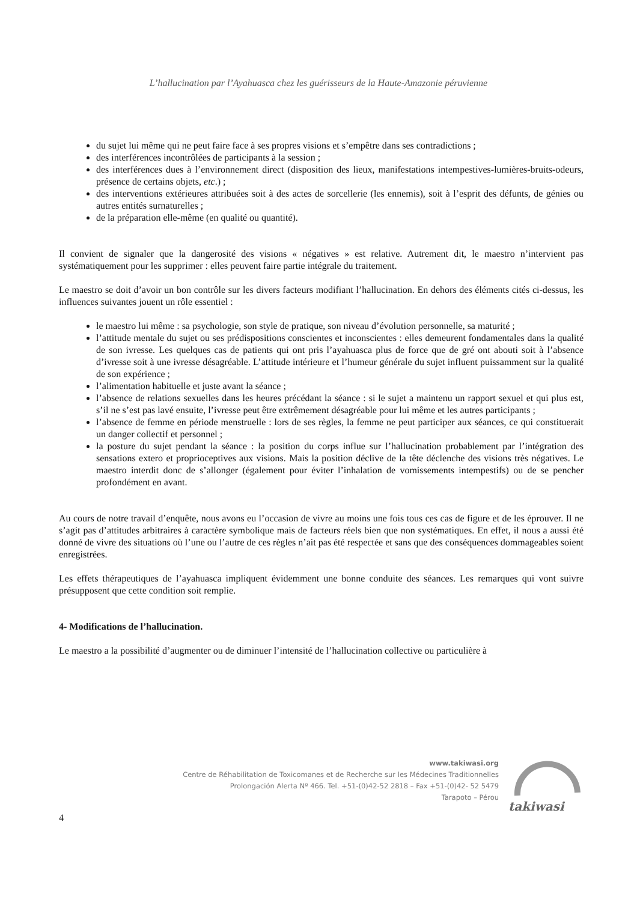L’hallucination par l’Ayahuasca chez les guérisseurs de la Haute-Amazonie péruvienne
du sujet lui même qui ne peut faire face à ses propres visions et s’empêtre dans ses contradictions ;
des interférences incontrôlées de participants à la session ;
des interférences dues à l’environnement direct (disposition des lieux, manifestations intempestives-lumières-bruits-odeurs, présence de certains objets, etc.) ;
des interventions extérieures attribuées soit à des actes de sorcellerie (les ennemis), soit à l’esprit des défunts, de génies ou autres entités surnaturelles ;
de la préparation elle-même (en qualité ou quantité).
Il convient de signaler que la dangerosité des visions « négatives » est relative. Autrement dit, le maestro n’intervient pas systématiquement pour les supprimer : elles peuvent faire partie intégrale du traitement.
Le maestro se doit d’avoir un bon contrôle sur les divers facteurs modifiant l’hallucination. En dehors des éléments cités ci-dessus, les influences suivantes jouent un rôle essentiel :
le maestro lui même : sa psychologie, son style de pratique, son niveau d’évolution personnelle, sa maturité ;
l’attitude mentale du sujet ou ses prédispositions conscientes et inconscientes : elles demeurent fondamentales dans la qualité de son ivresse. Les quelques cas de patients qui ont pris l’ayahuasca plus de force que de gré ont abouti soit à l’absence d’ivresse soit à une ivresse désagréable. L’attitude intérieure et l’humeur générale du sujet influent puissamment sur la qualité de son expérience ;
l’alimentation habituelle et juste avant la séance ;
l’absence de relations sexuelles dans les heures précédant la séance : si le sujet a maintenu un rapport sexuel et qui plus est, s’il ne s’est pas lavé ensuite, l’ivresse peut être extrêmement désagréable pour lui même et les autres participants ;
l’absence de femme en période menstruelle : lors de ses règles, la femme ne peut participer aux séances, ce qui constituerait un danger collectif et personnel ;
la posture du sujet pendant la séance : la position du corps influe sur l’hallucination probablement par l’intégration des sensations extero et proprioceptives aux visions. Mais la position déclive de la tête déclenche des visions très négatives. Le maestro interdit donc de s’allonger (également pour éviter l’inhalation de vomissements intempestifs) ou de se pencher profondément en avant.
Au cours de notre travail d’enquête, nous avons eu l’occasion de vivre au moins une fois tous ces cas de figure et de les éprouver. Il ne s’agit pas d’attitudes arbitraires à caractère symbolique mais de facteurs réels bien que non systématiques. En effet, il nous a aussi été donné de vivre des situations où l’une ou l’autre de ces règles n’ait pas été respectée et sans que des conséquences dommageables soient enregistrées.
Les effets thérapeutiques de l’ayahuasca impliquent évidemment une bonne conduite des séances. Les remarques qui vont suivre présupposent que cette condition soit remplie.
4- Modifications de l’hallucination.
Le maestro a la possibilité d’augmenter ou de diminuer l’intensité de l’hallucination collective ou particulière à
www.takiwasi.org
Centre de Réhabilitation de Toxicomanes et de Recherche sur les Médecines Traditionnelles
Prolongación Alerta Nº 466. Tel. +51-(0)42-52 2818 – Fax +51-(0)42- 52 5479
Tarapoto – Pérou
takiwasi
4